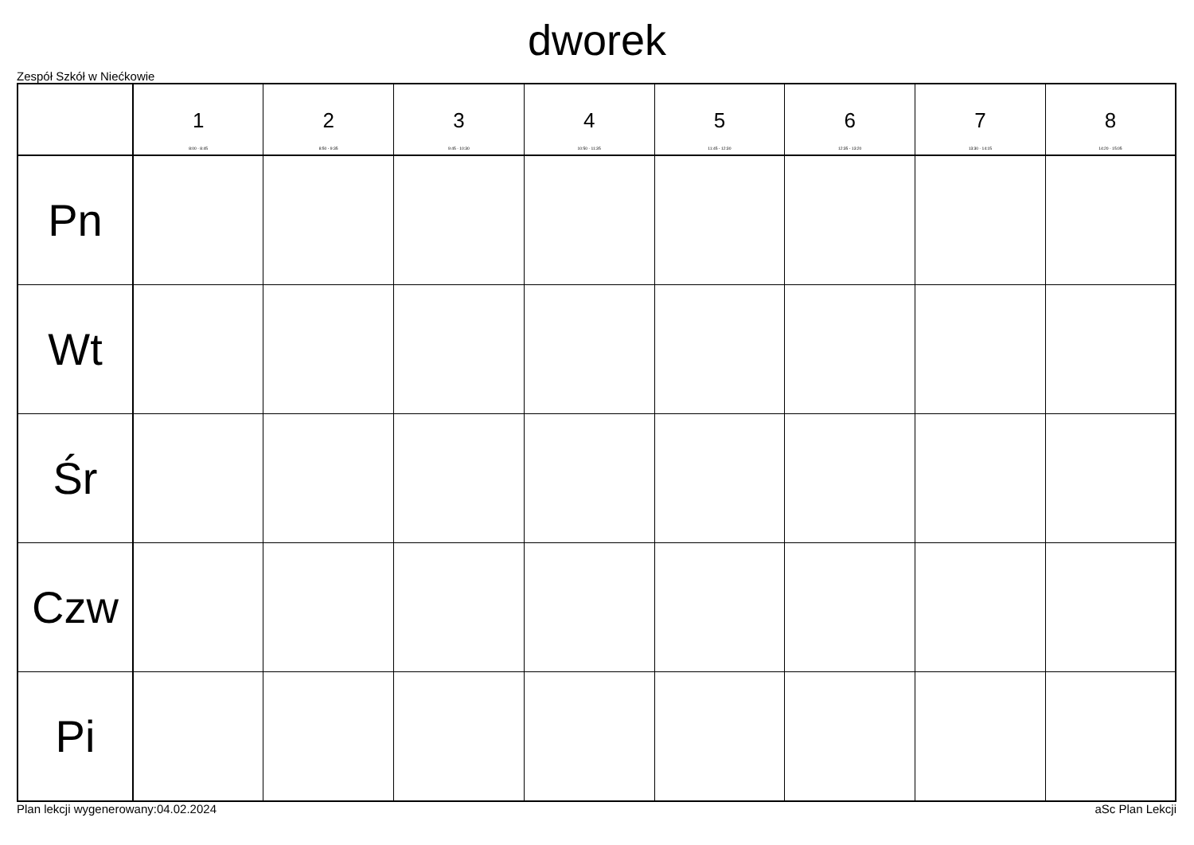dworek
Zespół Szkół w Niećkowie
| | 1 8:00 - 8:45 | 2 8:50 - 9:35 | 3 9:45 - 10:30 | 4 10:50 - 11:35 | 5 11:45 - 12:30 | 6 12:35 - 13:20 | 7 13:30 - 14:15 | 8 14:20 - 15:05 |
| --- | --- | --- | --- | --- | --- | --- | --- | --- |
| Pn | | | | | | | | |
| Wt | | | | | | | | |
| Śr | | | | | | | | |
| Czw | | | | | | | | |
| Pi | | | | | | | | |
Plan lekcji wygenerowany:04.02.2024 aSc Plan Lekcji